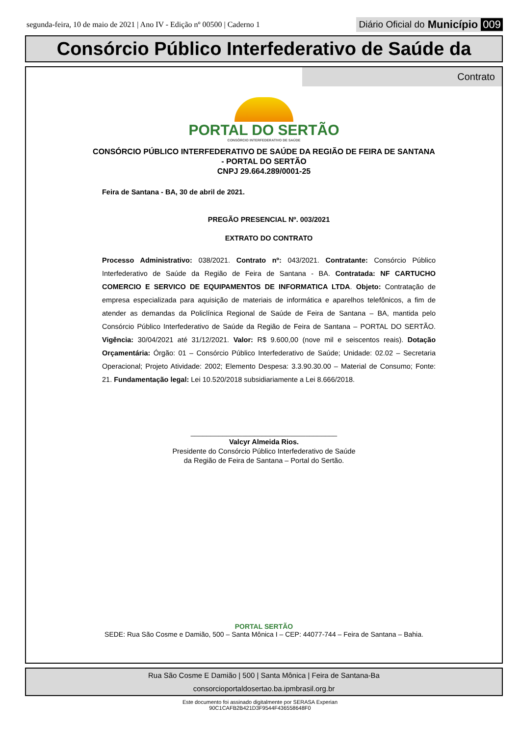segunda-feira, 10 de maio de 2021 | Ano IV - Edição nº 00500 | Caderno 1
Diário Oficial do Município 009
Consórcio Público Interfederativo de Saúde da
Contrato
PORTAL DO SERTÃO
CONSÓRCIO INTERFEDERATIVO DE SAÚDE
CONSÓRCIO PÚBLICO INTERFEDERATIVO DE SAÚDE DA REGIÃO DE FEIRA DE SANTANA
- PORTAL DO SERTÃO
CNPJ 29.664.289/0001-25
Feira de Santana - BA, 30 de abril de 2021.
PREGÃO PRESENCIAL Nº. 003/2021
EXTRATO DO CONTRATO
Processo Administrativo: 038/2021. Contrato nº: 043/2021. Contratante: Consórcio Público Interfederativo de Saúde da Região de Feira de Santana - BA. Contratada: NF CARTUCHO COMERCIO E SERVICO DE EQUIPAMENTOS DE INFORMATICA LTDA. Objeto: Contratação de empresa especializada para aquisição de materiais de informática e aparelhos telefônicos, a fim de atender as demandas da Policlínica Regional de Saúde de Feira de Santana – BA, mantida pelo Consórcio Público Interfederativo de Saúde da Região de Feira de Santana – PORTAL DO SERTÃO. Vigência: 30/04/2021 até 31/12/2021. Valor: R$ 9.600,00 (nove mil e seiscentos reais). Dotação Orçamentária: Órgão: 01 – Consórcio Público Interfederativo de Saúde; Unidade: 02.02 – Secretaria Operacional; Projeto Atividade: 2002; Elemento Despesa: 3.3.90.30.00 – Material de Consumo; Fonte: 21. Fundamentação legal: Lei 10.520/2018 subsidiariamente a Lei 8.666/2018.
_____________________________________
Valcyr Almeida Rios.
Presidente do Consórcio Público Interfederativo de Saúde
da Região de Feira de Santana – Portal do Sertão.
PORTAL SERTÃO
SEDE: Rua São Cosme e Damião, 500 – Santa Mônica I – CEP: 44077-744 – Feira de Santana – Bahia.
Rua São Cosme E Damião | 500 | Santa Mônica | Feira de Santana-Ba
consorcioportaldosertao.ba.ipmbrasil.org.br
Este documento foi assinado digitalmente por SERASA Experian
90C1CAFB2B421D3F9544F436558648F0